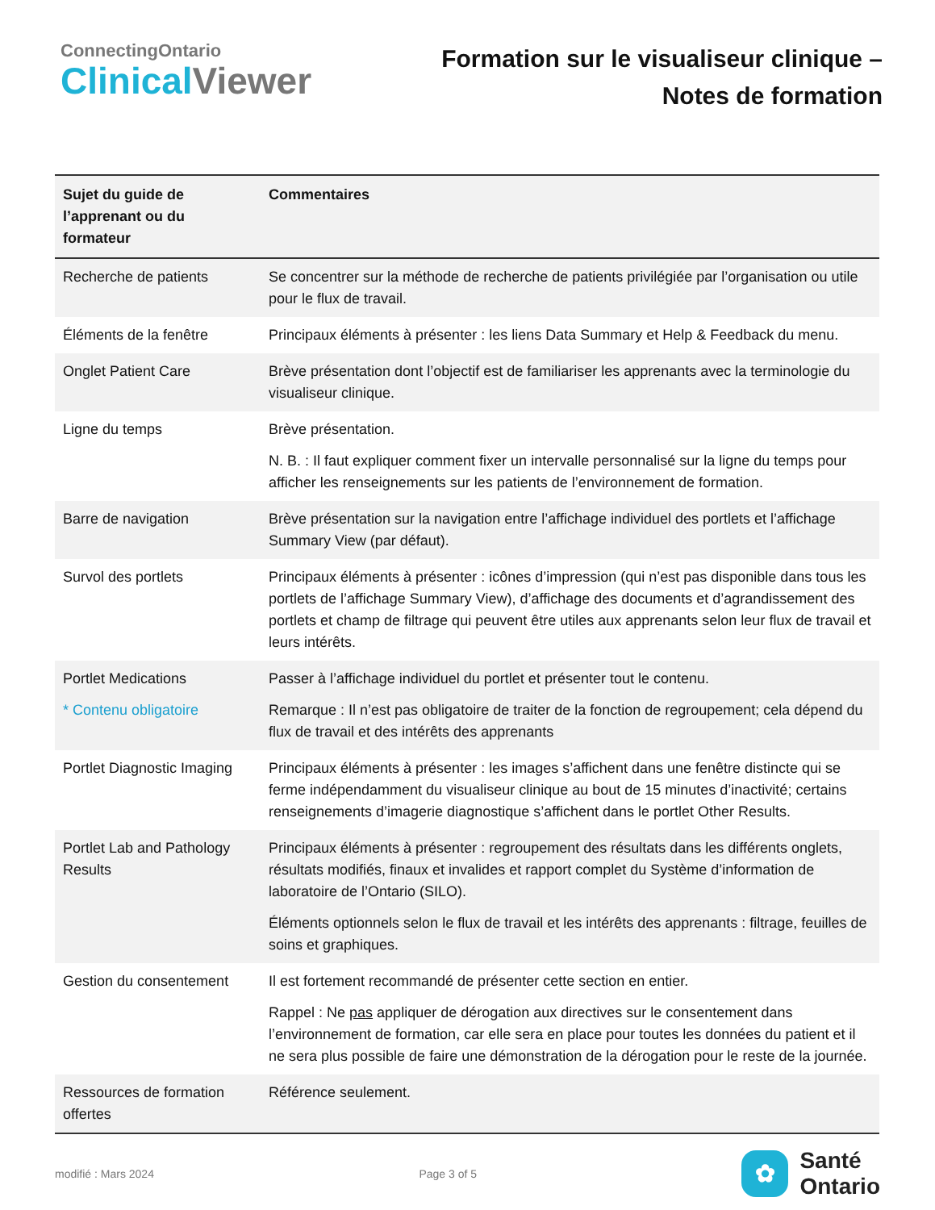ConnectingOntario
Clinical Viewer
Formation sur le visualiseur clinique –
Notes de formation
| Sujet du guide de l’apprenant ou du formateur | Commentaires |
| --- | --- |
| Recherche de patients | Se concentrer sur la méthode de recherche de patients privilégiée par l’organisation ou utile pour le flux de travail. |
| Éléments de la fenêtre | Principaux éléments à présenter : les liens Data Summary et Help & Feedback du menu. |
| Onglet Patient Care | Brève présentation dont l’objectif est de familiariser les apprenants avec la terminologie du visualiseur clinique. |
| Ligne du temps | Brève présentation. N. B. : Il faut expliquer comment fixer un intervalle personnalisé sur la ligne du temps pour afficher les renseignements sur les patients de l’environnement de formation. |
| Barre de navigation | Brève présentation sur la navigation entre l’affichage individuel des portlets et l’affichage Summary View (par défaut). |
| Survol des portlets | Principaux éléments à présenter : icônes d’impression (qui n’est pas disponible dans tous les portlets de l’affichage Summary View), d’affichage des documents et d’agrandissement des portlets et champ de filtrage qui peuvent être utiles aux apprenants selon leur flux de travail et leurs intérêts. |
| Portlet Medications * Contenu obligatoire | Passer à l’affichage individuel du portlet et présenter tout le contenu. Remarque : Il n’est pas obligatoire de traiter de la fonction de regroupement; cela dépend du flux de travail et des intérêts des apprenants |
| Portlet Diagnostic Imaging | Principaux éléments à présenter : les images s’affichent dans une fenêtre distincte qui se ferme indépendamment du visualiseur clinique au bout de 15 minutes d’inactivité; certains renseignements d’imagerie diagnostique s’affichent dans le portlet Other Results. |
| Portlet Lab and Pathology Results | Principaux éléments à présenter : regroupement des résultats dans les différents onglets, résultats modifiés, finaux et invalides et rapport complet du Système d’information de laboratoire de l’Ontario (SILO). Éléments optionnels selon le flux de travail et les intérêts des apprenants : filtrage, feuilles de soins et graphiques. |
| Gestion du consentement | Il est fortement recommandé de présenter cette section en entier. Rappel : Ne pas appliquer de dérogation aux directives sur le consentement dans l’environnement de formation, car elle sera en place pour toutes les données du patient et il ne sera plus possible de faire une démonstration de la dérogation pour le reste de la journée. |
| Ressources de formation offertes | Référence seulement. |
modifié : Mars 2024 Page 3 of 5
✿
Santé
Ontario